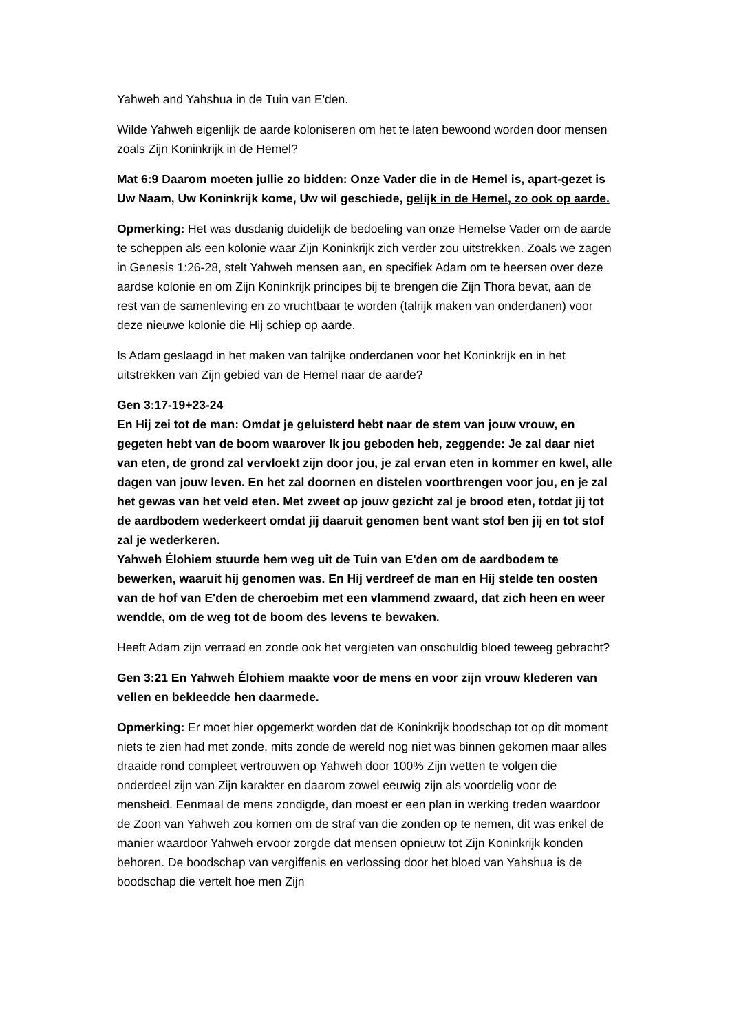Yahweh and Yahshua in de Tuin van E'den.
Wilde Yahweh eigenlijk de aarde koloniseren om het te laten bewoond worden door mensen zoals Zijn Koninkrijk in de Hemel?
Mat 6:9 Daarom moeten jullie zo bidden: Onze Vader die in de Hemel is, apart-gezet is Uw Naam, Uw Koninkrijk kome, Uw wil geschiede, gelijk in de Hemel, zo ook op aarde.
Opmerking: Het was dusdanig duidelijk de bedoeling van onze Hemelse Vader om de aarde te scheppen als een kolonie waar Zijn Koninkrijk zich verder zou uitstrekken. Zoals we zagen in Genesis 1:26-28, stelt Yahweh mensen aan, en specifiek Adam om te heersen over deze aardse kolonie en om Zijn Koninkrijk principes bij te brengen die Zijn Thora bevat, aan de rest van de samenleving en zo vruchtbaar te worden (talrijk maken van onderdanen) voor deze nieuwe kolonie die Hij schiep op aarde.
Is Adam geslaagd in het maken van talrijke onderdanen voor het Koninkrijk en in het uitstrekken van Zijn gebied van de Hemel naar de aarde?
Gen 3:17-19+23-24
En Hij zei tot de man: Omdat je geluisterd hebt naar de stem van jouw vrouw, en gegeten hebt van de boom waarover Ik jou geboden heb, zeggende: Je zal daar niet van eten, de grond zal vervloekt zijn door jou, je zal ervan eten in kommer en kwel, alle dagen van jouw leven. En het zal doornen en distelen voortbrengen voor jou, en je zal het gewas van het veld eten. Met zweet op jouw gezicht zal je brood eten, totdat jij tot de aardbodem wederkeert omdat jij daaruit genomen bent want stof ben jij en tot stof zal je wederkeren.
Yahweh Élohiem stuurde hem weg uit de Tuin van E'den om de aardbodem te bewerken, waaruit hij genomen was. En Hij verdreef de man en Hij stelde ten oosten van de hof van E'den de cheroebim met een vlammend zwaard, dat zich heen en weer wendde, om de weg tot de boom des levens te bewaken.
Heeft Adam zijn verraad en zonde ook het vergieten van onschuldig bloed teweeg gebracht?
Gen 3:21 En Yahweh Élohiem maakte voor de mens en voor zijn vrouw klederen van vellen en bekleedde hen daarmede.
Opmerking: Er moet hier opgemerkt worden dat de Koninkrijk boodschap tot op dit moment niets te zien had met zonde, mits zonde de wereld nog niet was binnen gekomen maar alles draaide rond compleet vertrouwen op Yahweh door 100% Zijn wetten te volgen die onderdeel zijn van Zijn karakter en daarom zowel eeuwig zijn als voordelig voor de mensheid. Eenmaal de mens zondigde, dan moest er een plan in werking treden waardoor de Zoon van Yahweh zou komen om de straf van die zonden op te nemen, dit was enkel de manier waardoor Yahweh ervoor zorgde dat mensen opnieuw tot Zijn Koninkrijk konden behoren. De boodschap van vergiffenis en verlossing door het bloed van Yahshua is de boodschap die vertelt hoe men Zijn